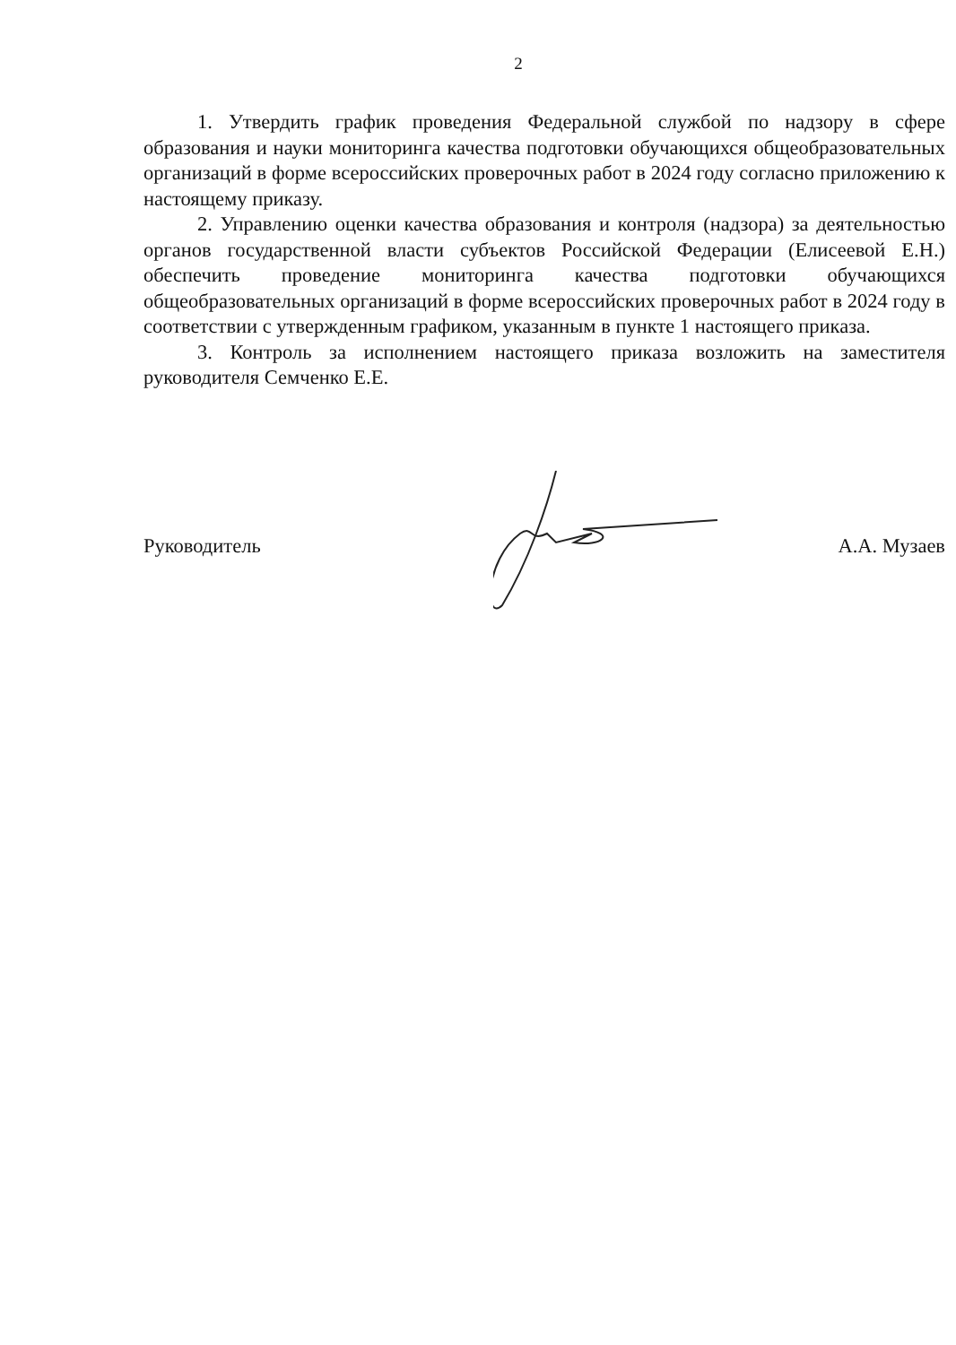2
1. Утвердить график проведения Федеральной службой по надзору в сфере образования и науки мониторинга качества подготовки обучающихся общеобразовательных организаций в форме всероссийских проверочных работ в 2024 году согласно приложению к настоящему приказу.
2. Управлению оценки качества образования и контроля (надзора) за деятельностью органов государственной власти субъектов Российской Федерации (Елисеевой Е.Н.) обеспечить проведение мониторинга качества подготовки обучающихся общеобразовательных организаций в форме всероссийских проверочных работ в 2024 году в соответствии с утвержденным графиком, указанным в пункте 1 настоящего приказа.
3. Контроль за исполнением настоящего приказа возложить на заместителя руководителя Семченко Е.Е.
Руководитель А.А. Музаев